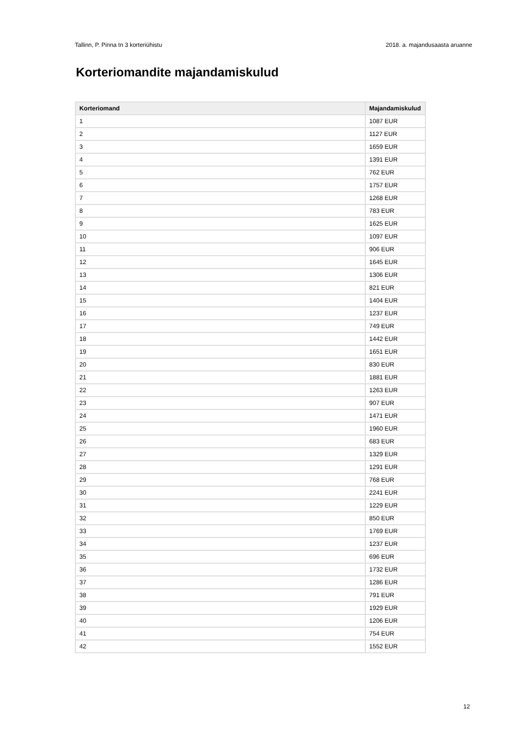Tallinn, P. Pinna tn 3 korteriühistu 2018. a. majandusaasta aruanne
Korteriomandite majandamiskulud
| Korteriomand | Majandamiskulud |
| --- | --- |
| 1 | 1087 EUR |
| 2 | 1127 EUR |
| 3 | 1659 EUR |
| 4 | 1391 EUR |
| 5 | 762 EUR |
| 6 | 1757 EUR |
| 7 | 1268 EUR |
| 8 | 783 EUR |
| 9 | 1625 EUR |
| 10 | 1097 EUR |
| 11 | 906 EUR |
| 12 | 1645 EUR |
| 13 | 1306 EUR |
| 14 | 821 EUR |
| 15 | 1404 EUR |
| 16 | 1237 EUR |
| 17 | 749 EUR |
| 18 | 1442 EUR |
| 19 | 1651 EUR |
| 20 | 830 EUR |
| 21 | 1881 EUR |
| 22 | 1263 EUR |
| 23 | 907 EUR |
| 24 | 1471 EUR |
| 25 | 1960 EUR |
| 26 | 683 EUR |
| 27 | 1329 EUR |
| 28 | 1291 EUR |
| 29 | 768 EUR |
| 30 | 2241 EUR |
| 31 | 1229 EUR |
| 32 | 850 EUR |
| 33 | 1769 EUR |
| 34 | 1237 EUR |
| 35 | 696 EUR |
| 36 | 1732 EUR |
| 37 | 1286 EUR |
| 38 | 791 EUR |
| 39 | 1929 EUR |
| 40 | 1206 EUR |
| 41 | 754 EUR |
| 42 | 1552 EUR |
12